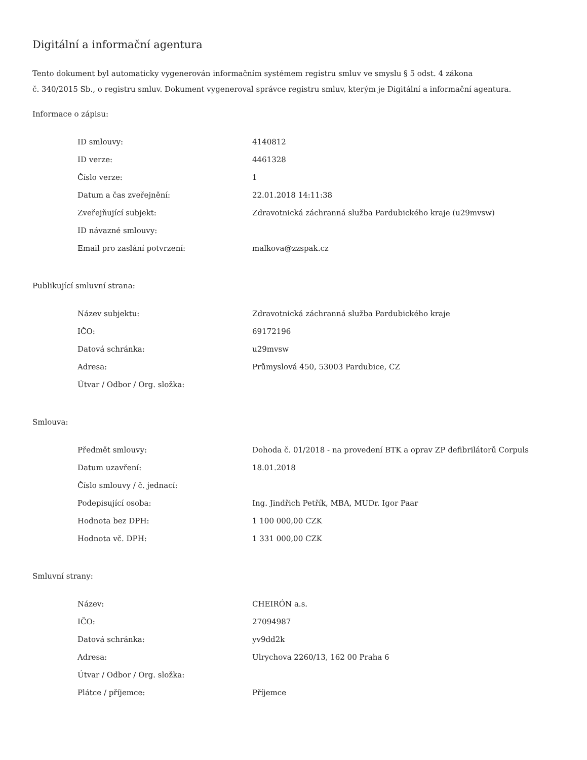Digitální a informační agentura
Tento dokument byl automaticky vygenerován informačním systémem registru smluv ve smyslu § 5 odst. 4 zákona
č. 340/2015 Sb., o registru smluv. Dokument vygeneroval správce registru smluv, kterým je Digitální a informační agentura.
Informace o zápisu:
| ID smlouvy: | 4140812 |
| ID verze: | 4461328 |
| Číslo verze: | 1 |
| Datum a čas zveřejnění: | 22.01.2018 14:11:38 |
| Zveřejňující subjekt: | Zdravotnická záchranná služba Pardubického kraje (u29mvsw) |
| ID návazné smlouvy: | |
| Email pro zaslání potvrzení: | malkova@zzspak.cz |
Publikující smluvní strana:
| Název subjektu: | Zdravotnická záchranná služba Pardubického kraje |
| IČO: | 69172196 |
| Datová schránka: | u29mvsw |
| Adresa: | Průmyslová 450, 53003 Pardubice, CZ |
| Útvar / Odbor / Org. složka: | |
Smlouva:
| Předmět smlouvy: | Dohoda č. 01/2018 - na provedení BTK a oprav ZP defibrilátorů Corpuls |
| Datum uzavření: | 18.01.2018 |
| Číslo smlouvy / č. jednací: | |
| Podepisující osoba: | Ing. Jindřich Petřík, MBA, MUDr. Igor Paar |
| Hodnota bez DPH: | 1 100 000,00 CZK |
| Hodnota vč. DPH: | 1 331 000,00 CZK |
Smluvní strany:
| Název: | CHEIRÓN a.s. |
| IČO: | 27094987 |
| Datová schránka: | yv9dd2k |
| Adresa: | Ulrychova 2260/13, 162 00 Praha 6 |
| Útvar / Odbor / Org. složka: | |
| Plátce / příjemce: | Příjemce |